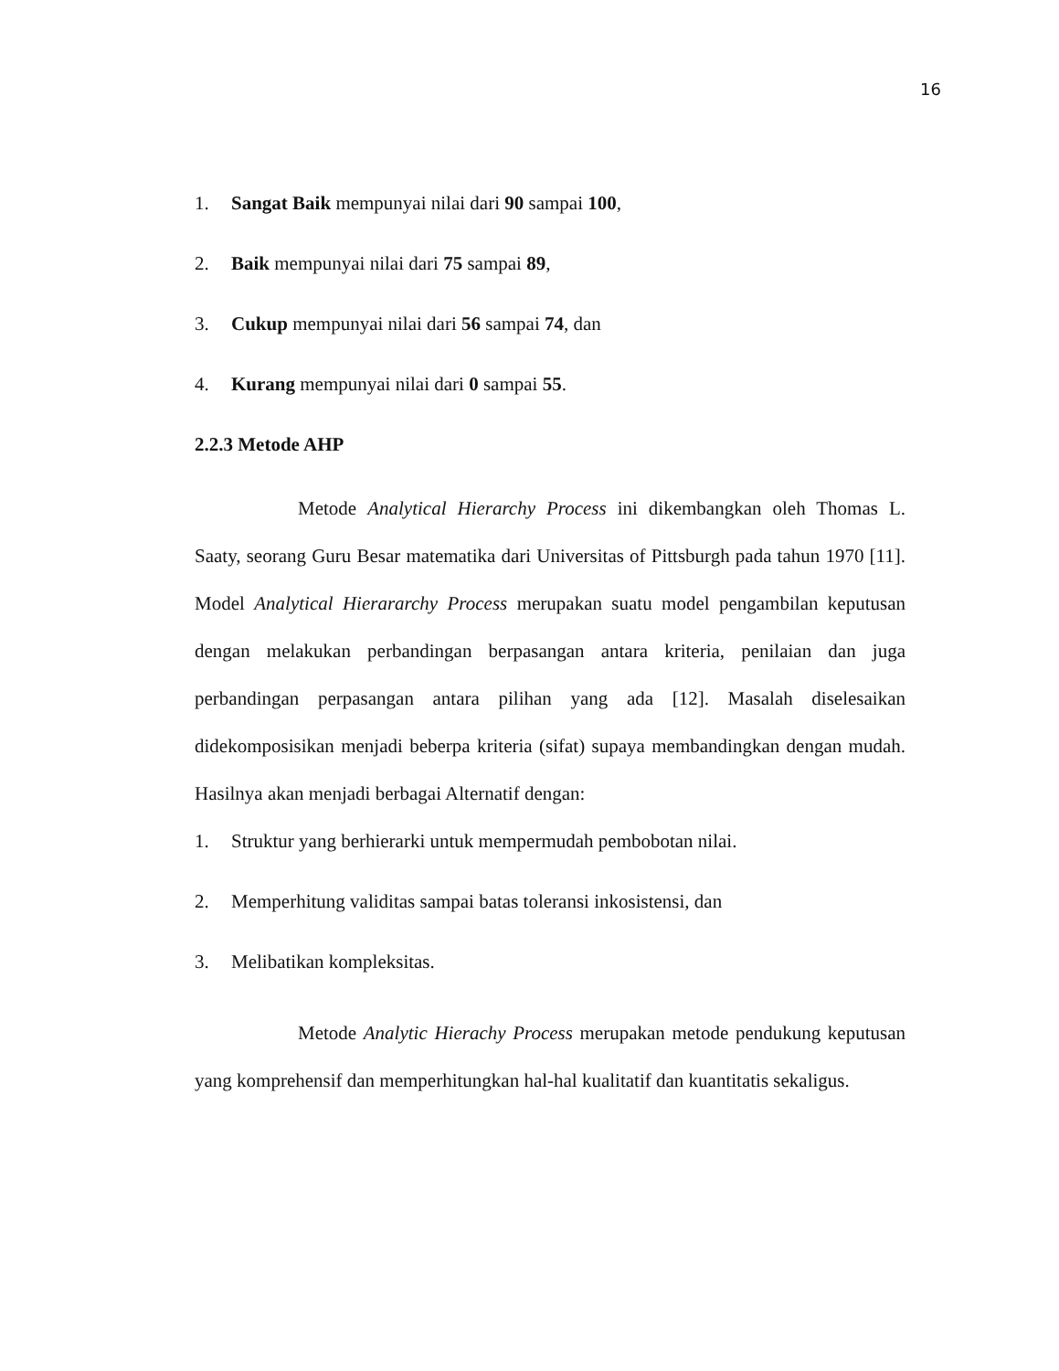16
1. Sangat Baik mempunyai nilai dari 90 sampai 100,
2. Baik mempunyai nilai dari 75 sampai 89,
3. Cukup mempunyai nilai dari 56 sampai 74, dan
4. Kurang mempunyai nilai dari 0 sampai 55.
2.2.3 Metode AHP
Metode Analytical Hierarchy Process ini dikembangkan oleh Thomas L. Saaty, seorang Guru Besar matematika dari Universitas of Pittsburgh pada tahun 1970 [11]. Model Analytical Hierararchy Process merupakan suatu model pengambilan keputusan dengan melakukan perbandingan berpasangan antara kriteria, penilaian dan juga perbandingan perpasangan antara pilihan yang ada [12]. Masalah diselesaikan didekomposisikan menjadi beberpa kriteria (sifat) supaya membandingkan dengan mudah. Hasilnya akan menjadi berbagai Alternatif dengan:
1. Struktur yang berhierarki untuk mempermudah pembobotan nilai.
2. Memperhitung validitas sampai batas toleransi inkosistensi, dan
3. Melibatikan kompleksitas.
Metode Analytic Hierachy Process merupakan metode pendukung keputusan yang komprehensif dan memperhitungkan hal-hal kualitatif dan kuantitatis sekaligus.